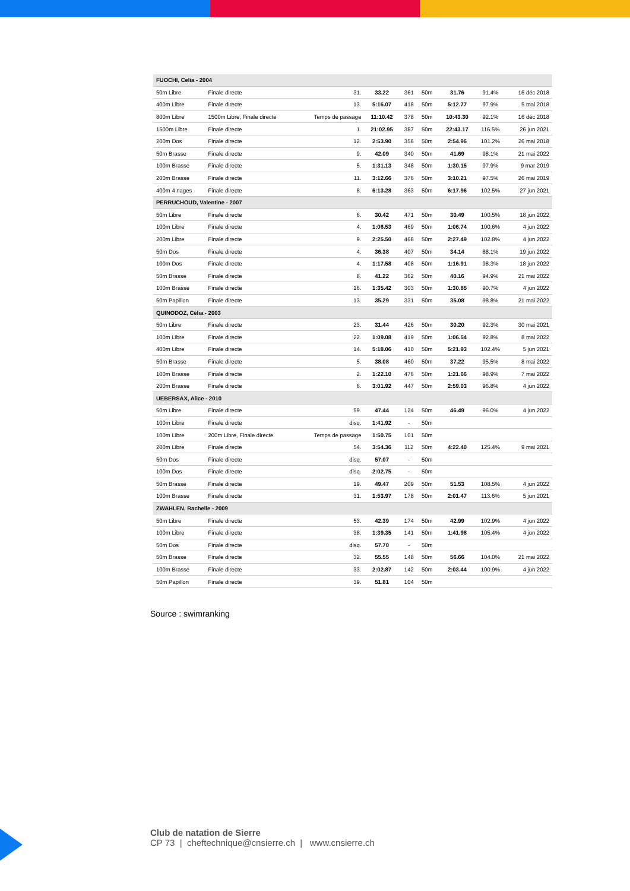| FUOCHI, Celia - 2004 | | | | | | | | |
| 50m Libre | Finale directe | 31. | 33.22 | 361 | 50m | 31.76 | 91.4% | 16 déc 2018 |
| 400m Libre | Finale directe | 13. | 5:16.07 | 418 | 50m | 5:12.77 | 97.9% | 5 mai 2018 |
| 800m Libre | 1500m Libre, Finale directe | Temps de passage | 11:10.42 | 378 | 50m | 10:43.30 | 92.1% | 16 déc 2018 |
| 1500m Libre | Finale directe | 1. | 21:02.95 | 387 | 50m | 22:43.17 | 116.5% | 26 jun 2021 |
| 200m Dos | Finale directe | 12. | 2:53.90 | 356 | 50m | 2:54.96 | 101.2% | 26 mai 2018 |
| 50m Brasse | Finale directe | 9. | 42.09 | 340 | 50m | 41.69 | 98.1% | 21 mai 2022 |
| 100m Brasse | Finale directe | 5. | 1:31.13 | 348 | 50m | 1:30.15 | 97.9% | 9 mar 2019 |
| 200m Brasse | Finale directe | 11. | 3:12.66 | 376 | 50m | 3:10.21 | 97.5% | 26 mai 2019 |
| 400m 4 nages | Finale directe | 8. | 6:13.28 | 363 | 50m | 6:17.96 | 102.5% | 27 jun 2021 |
| PERRUCHOUD, Valentine - 2007 | | | | | | | | |
| 50m Libre | Finale directe | 6. | 30.42 | 471 | 50m | 30.49 | 100.5% | 18 jun 2022 |
| 100m Libre | Finale directe | 4. | 1:06.53 | 469 | 50m | 1:06.74 | 100.6% | 4 jun 2022 |
| 200m Libre | Finale directe | 9. | 2:25.50 | 468 | 50m | 2:27.49 | 102.8% | 4 jun 2022 |
| 50m Dos | Finale directe | 4. | 36.38 | 407 | 50m | 34.14 | 88.1% | 19 jun 2022 |
| 100m Dos | Finale directe | 4. | 1:17.58 | 408 | 50m | 1:16.91 | 98.3% | 18 jun 2022 |
| 50m Brasse | Finale directe | 8. | 41.22 | 362 | 50m | 40.16 | 94.9% | 21 mai 2022 |
| 100m Brasse | Finale directe | 16. | 1:35.42 | 303 | 50m | 1:30.85 | 90.7% | 4 jun 2022 |
| 50m Papillon | Finale directe | 13. | 35.29 | 331 | 50m | 35.08 | 98.8% | 21 mai 2022 |
| QUINODOZ, Célia - 2003 | | | | | | | | |
| 50m Libre | Finale directe | 23. | 31.44 | 426 | 50m | 30.20 | 92.3% | 30 mai 2021 |
| 100m Libre | Finale directe | 22. | 1:09.08 | 419 | 50m | 1:06.54 | 92.8% | 8 mai 2022 |
| 400m Libre | Finale directe | 14. | 5:18.06 | 410 | 50m | 5:21.93 | 102.4% | 5 jun 2021 |
| 50m Brasse | Finale directe | 5. | 38.08 | 460 | 50m | 37.22 | 95.5% | 8 mai 2022 |
| 100m Brasse | Finale directe | 2. | 1:22.10 | 476 | 50m | 1:21.66 | 98.9% | 7 mai 2022 |
| 200m Brasse | Finale directe | 6. | 3:01.92 | 447 | 50m | 2:59.03 | 96.8% | 4 jun 2022 |
| UEBERSAX, Alice - 2010 | | | | | | | | |
| 50m Libre | Finale directe | 59. | 47.44 | 124 | 50m | 46.49 | 96.0% | 4 jun 2022 |
| 100m Libre | Finale directe | disq. | 1:41.92 | - | 50m | | | |
| 100m Libre | 200m Libre, Finale directe | Temps de passage | 1:50.75 | 101 | 50m | | | |
| 200m Libre | Finale directe | 54. | 3:54.36 | 112 | 50m | 4:22.40 | 125.4% | 9 mai 2021 |
| 50m Dos | Finale directe | disq. | 57.07 | - | 50m | | | |
| 100m Dos | Finale directe | disq. | 2:02.75 | - | 50m | | | |
| 50m Brasse | Finale directe | 19. | 49.47 | 209 | 50m | 51.53 | 108.5% | 4 jun 2022 |
| 100m Brasse | Finale directe | 31. | 1:53.97 | 178 | 50m | 2:01.47 | 113.6% | 5 jun 2021 |
| ZWAHLEN, Rachelle - 2009 | | | | | | | | |
| 50m Libre | Finale directe | 53. | 42.39 | 174 | 50m | 42.99 | 102.9% | 4 jun 2022 |
| 100m Libre | Finale directe | 38. | 1:39.35 | 141 | 50m | 1:41.98 | 105.4% | 4 jun 2022 |
| 50m Dos | Finale directe | disq. | 57.70 | - | 50m | | | |
| 50m Brasse | Finale directe | 32. | 55.55 | 148 | 50m | 56.66 | 104.0% | 21 mai 2022 |
| 100m Brasse | Finale directe | 33. | 2:02.87 | 142 | 50m | 2:03.44 | 100.9% | 4 jun 2022 |
| 50m Papillon | Finale directe | 39. | 51.81 | 104 | 50m | | | |
Source : swimranking
Club de natation de Sierre
CP 73 | cheftechnique@cnsierre.ch | www.cnsierre.ch